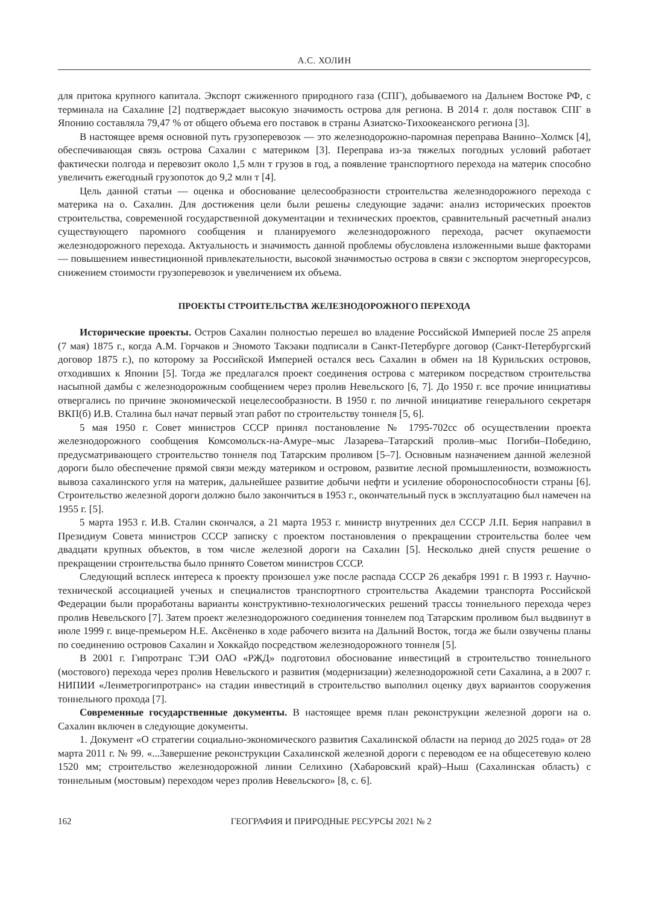А.С. ХОЛИН
для притока крупного капитала. Экспорт сжиженного природного газа (СПГ), добываемого на Дальнем Востоке РФ, с терминала на Сахалине [2] подтверждает высокую значимость острова для региона. В 2014 г. доля поставок СПГ в Японию составляла 79,47 % от общего объема его поставок в страны Азиатско-Тихоокеанского региона [3].
В настоящее время основной путь грузоперевозок — это железнодорожно-паромная переправа Ванино–Холмск [4], обеспечивающая связь острова Сахалин с материком [3]. Переправа из-за тяжелых погодных условий работает фактически полгода и перевозит около 1,5 млн т грузов в год, а появление транспортного перехода на материк способно увеличить ежегодный грузопоток до 9,2 млн т [4].
Цель данной статьи — оценка и обоснование целесообразности строительства железнодорожного перехода с материка на о. Сахалин. Для достижения цели были решены следующие задачи: анализ исторических проектов строительства, современной государственной документации и технических проектов, сравнительный расчетный анализ существующего паромного сообщения и планируемого железнодорожного перехода, расчет окупаемости железнодорожного перехода. Актуальность и значимость данной проблемы обусловлена изложенными выше факторами — повышением инвестиционной привлекательности, высокой значимостью острова в связи с экспортом энергоресурсов, снижением стоимости грузоперевозок и увеличением их объема.
ПРОЕКТЫ СТРОИТЕЛЬСТВА ЖЕЛЕЗНОДОРОЖНОГО ПЕРЕХОДА
Исторические проекты. Остров Сахалин полностью перешел во владение Российской Империей после 25 апреля (7 мая) 1875 г., когда А.М. Горчаков и Эномото Такэаки подписали в Санкт-Петербурге договор (Санкт-Петербургский договор 1875 г.), по которому за Российской Империей остался весь Сахалин в обмен на 18 Курильских островов, отходивших к Японии [5]. Тогда же предлагался проект соединения острова с материком посредством строительства насыпной дамбы с железнодорожным сообщением через пролив Невельского [6, 7]. До 1950 г. все прочие инициативы отвергались по причине экономической нецелесообразности. В 1950 г. по личной инициативе генерального секретаря ВКП(б) И.В. Сталина был начат первый этап работ по строительству тоннеля [5, 6].
5 мая 1950 г. Совет министров СССР принял постановление № 1795-702сс об осуществлении проекта железнодорожного сообщения Комсомольск-на-Амуре–мыс Лазарева–Татарский пролив–мыс Погиби–Победино, предусматривающего строительство тоннеля под Татарским проливом [5–7]. Основным назначением данной железной дороги было обеспечение прямой связи между материком и островом, развитие лесной промышленности, возможность вывоза сахалинского угля на материк, дальнейшее развитие добычи нефти и усиление обороноспособности страны [6]. Строительство железной дороги должно было закончиться в 1953 г., окончательный пуск в эксплуатацию был намечен на 1955 г. [5].
5 марта 1953 г. И.В. Сталин скончался, а 21 марта 1953 г. министр внутренних дел СССР Л.П. Берия направил в Президиум Совета министров СССР записку с проектом постановления о прекращении строительства более чем двадцати крупных объектов, в том числе железной дороги на Сахалин [5]. Несколько дней спустя решение о прекращении строительства было принято Советом министров СССР.
Следующий всплеск интереса к проекту произошел уже после распада СССР 26 декабря 1991 г. В 1993 г. Научно-технической ассоциацией ученых и специалистов транспортного строительства Академии транспорта Российской Федерации были проработаны варианты конструктивно-технологических решений трассы тоннельного перехода через пролив Невельского [7]. Затем проект железнодорожного соединения тоннелем под Татарским проливом был выдвинут в июле 1999 г. вице-премьером Н.Е. Аксёненко в ходе рабочего визита на Дальний Восток, тогда же были озвучены планы по соединению островов Сахалин и Хоккайдо посредством железнодорожного тоннеля [5].
В 2001 г. Гипротранс ТЭИ ОАО «РЖД» подготовил обоснование инвестиций в строительство тоннельного (мостового) перехода через пролив Невельского и развития (модернизации) железнодорожной сети Сахалина, а в 2007 г. НИПИИ «Ленметрогипротранс» на стадии инвестиций в строительство выполнил оценку двух вариантов сооружения тоннельного прохода [7].
Современные государственные документы. В настоящее время план реконструкции железной дороги на о. Сахалин включен в следующие документы.
1. Документ «О стратегии социально-экономического развития Сахалинской области на период до 2025 года» от 28 марта 2011 г. № 99. «...Завершение реконструкции Сахалинской железной дороги с переводом ее на общесетевую колею 1520 мм; строительство железнодорожной линии Селихино (Хабаровский край)–Ныш (Сахалинская область) с тоннельным (мостовым) переходом через пролив Невельского» [8, с. 6].
162 ГЕОГРАФИЯ И ПРИРОДНЫЕ РЕСУРСЫ 2021 № 2